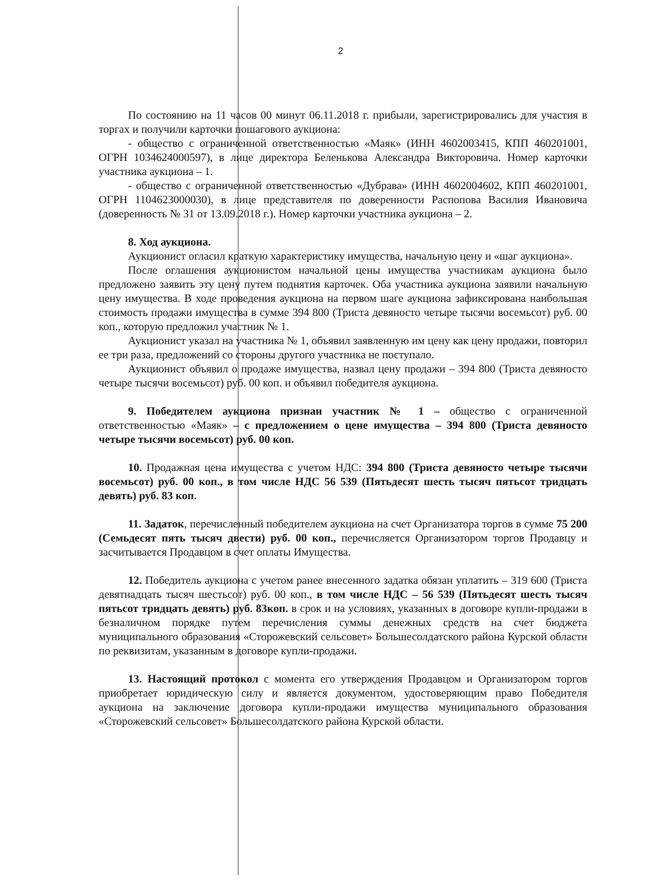2
По состоянию на 11 часов 00 минут 06.11.2018 г. прибыли, зарегистрировались для участия в торгах и получили карточки пошагового аукциона:
- общество с ограниченной ответственностью «Маяк» (ИНН 4602003415, КПП 460201001, ОГРН 1034624000597), в лице директора Беленькова Александра Викторовича. Номер карточки участника аукциона – 1.
- общество с ограниченной ответственностью «Дубрава» (ИНН 4602004602, КПП 460201001, ОГРН 1104623000030), в лице представителя по доверенности Распопова Василия Ивановича (доверенность № 31 от 13.09.2018 г.). Номер карточки участника аукциона – 2.
8. Ход аукциона.
Аукционист огласил краткую характеристику имущества, начальную цену и «шаг аукциона».
После оглашения аукционистом начальной цены имущества участникам аукциона было предложено заявить эту цену путем поднятия карточек. Оба участника аукциона заявили начальную цену имущества. В ходе проведения аукциона на первом шаге аукциона зафиксирована наибольшая стоимость продажи имущества в сумме 394 800 (Триста девяносто четыре тысячи восемьсот) руб. 00 коп., которую предложил участник № 1.
Аукционист указал на участника № 1, объявил заявленную им цену как цену продажи, повторил ее три раза, предложений со стороны другого участника не поступало.
Аукционист объявил о продаже имущества, назвал цену продажи – 394 800 (Триста девяносто четыре тысячи восемьсот) руб. 00 коп. и объявил победителя аукциона.
9. Победителем аукциона признан участник № 1 – общество с ограниченной ответственностью «Маяк» – с предложением о цене имущества – 394 800 (Триста девяносто четыре тысячи восемьсот) руб. 00 коп.
10. Продажная цена имущества с учетом НДС: 394 800 (Триста девяносто четыре тысячи восемьсот) руб. 00 коп., в том числе НДС 56 539 (Пятьдесят шесть тысяч пятьсот тридцать девять) руб. 83 коп.
11. Задаток, перечисленный победителем аукциона на счет Организатора торгов в сумме 75 200 (Семьдесят пять тысяч двести) руб. 00 коп., перечисляется Организатором торгов Продавцу и засчитывается Продавцом в счет оплаты Имущества.
12. Победитель аукциона с учетом ранее внесенного задатка обязан уплатить – 319 600 (Триста девятнадцать тысяч шестьсот) руб. 00 коп., в том числе НДС – 56 539 (Пятьдесят шесть тысяч пятьсот тридцать девять) руб. 83коп. в срок и на условиях, указанных в договоре купли-продажи в безналичном порядке путем перечисления суммы денежных средств на счет бюджета муниципального образования «Сторожевский сельсовет» Большесолдатского района Курской области по реквизитам, указанным в договоре купли-продажи.
13. Настоящий протокол с момента его утверждения Продавцом и Организатором торгов приобретает юридическую силу и является документом, удостоверяющим право Победителя аукциона на заключение договора купли-продажи имущества муниципального образования «Сторожевский сельсовет» Большесолдатского района Курской области.